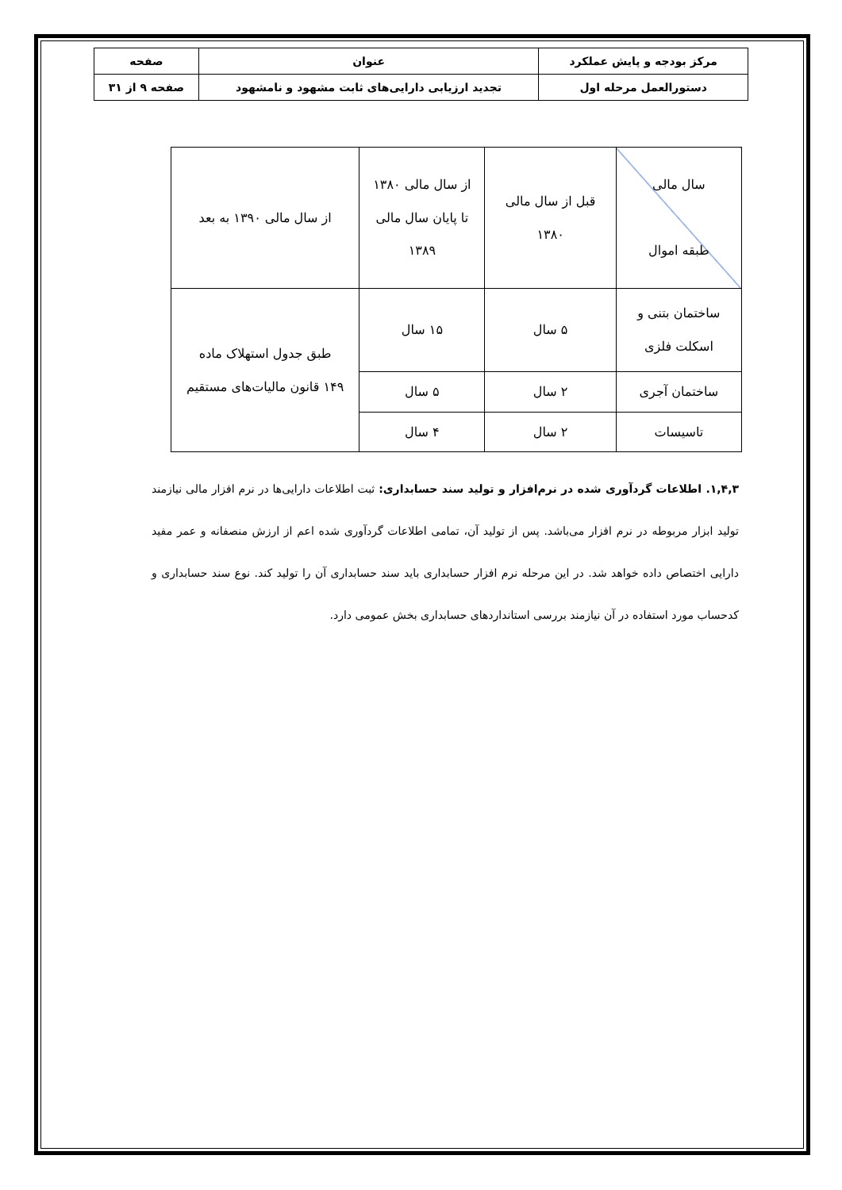| مرکز بودجه و پایش عملکرد | عنوان | صفحه |
| دستورالعمل مرحله اول | تجدید ارزیابی دارایی‌های ثابت مشهود و نامشهود | صفحه ۹ از ۳۱ |
| سال مالی طبقه اموال | قبل از سال مالی ۱۳۸۰ | از سال مالی ۱۳۸۰ تا پایان سال مالی ۱۳۸۹ | از سال مالی ۱۳۹۰ به بعد |
| ساختمان بتنی و اسکلت فلزی | ۵ سال | ۱۵ سال | طبق جدول استهلاک ماده ۱۴۹ قانون مالیات‌های مستقیم |
| ساختمان آجری | ۲ سال | ۵ سال | |
| تاسیسات | ۲ سال | ۴ سال | |
۱,۴,۳. اطلاعات گردآوری شده در نرم‌افزار و تولید سند حسابداری: ثبت اطلاعات دارایی‌ها در نرم افزار مالی نیازمند تولید ابزار مربوطه در نرم افزار می‌باشد. پس از تولید آن، تمامی اطلاعات گردآوری شده اعم از ارزش منصفانه و عمر مفید دارایی اختصاص داده خواهد شد. در این مرحله نرم افزار حسابداری باید سند حسابداری آن را تولید کند. نوع سند حسابداری و کدحساب مورد استفاده در آن نیازمند بررسی استانداردهای حسابداری بخش عمومی دارد.